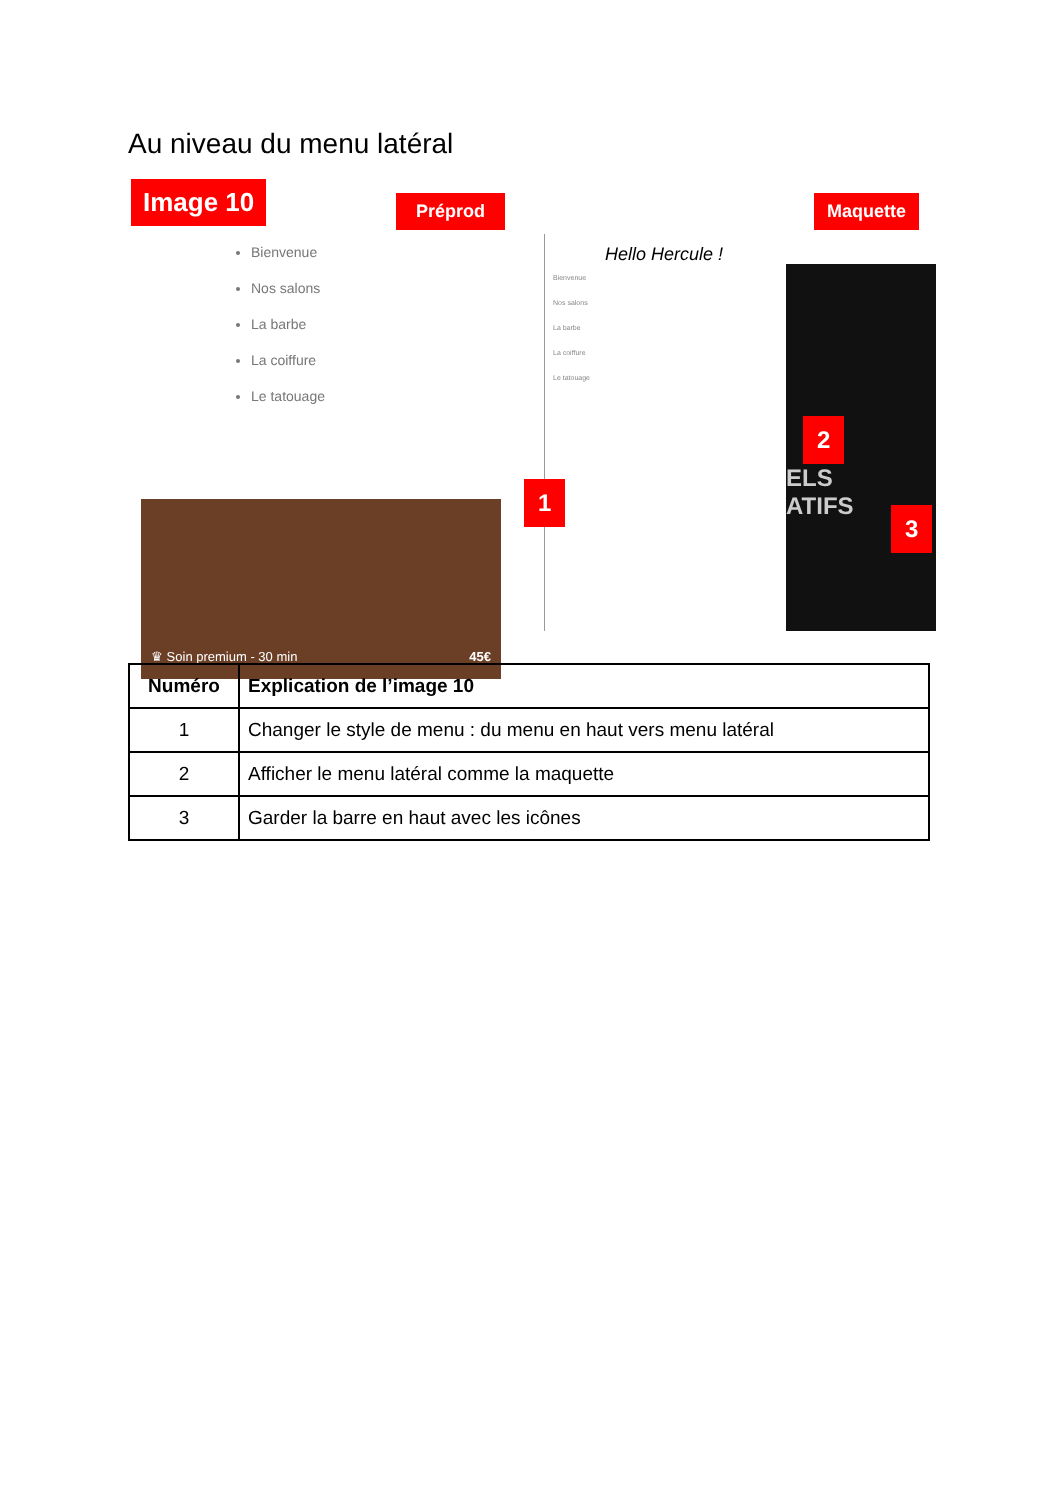Au niveau du menu latéral
Image 10 Préprod Maquette
Bienvenue
Nos salons
La barbe
La coiffure
Le tatouage
♛ Soin premium - 30 min 45€
Hello Hercule !
Bienvenue
Nos salons
La barbe
La coiffure
Le tatouage
ELS
ATIFS
1
2
3
| Numéro | Explication de l’image 10 |
| --- | --- |
| 1 | Changer le style de menu : du menu en haut vers menu latéral |
| 2 | Afficher le menu latéral comme la maquette |
| 3 | Garder la barre en haut avec les icônes |